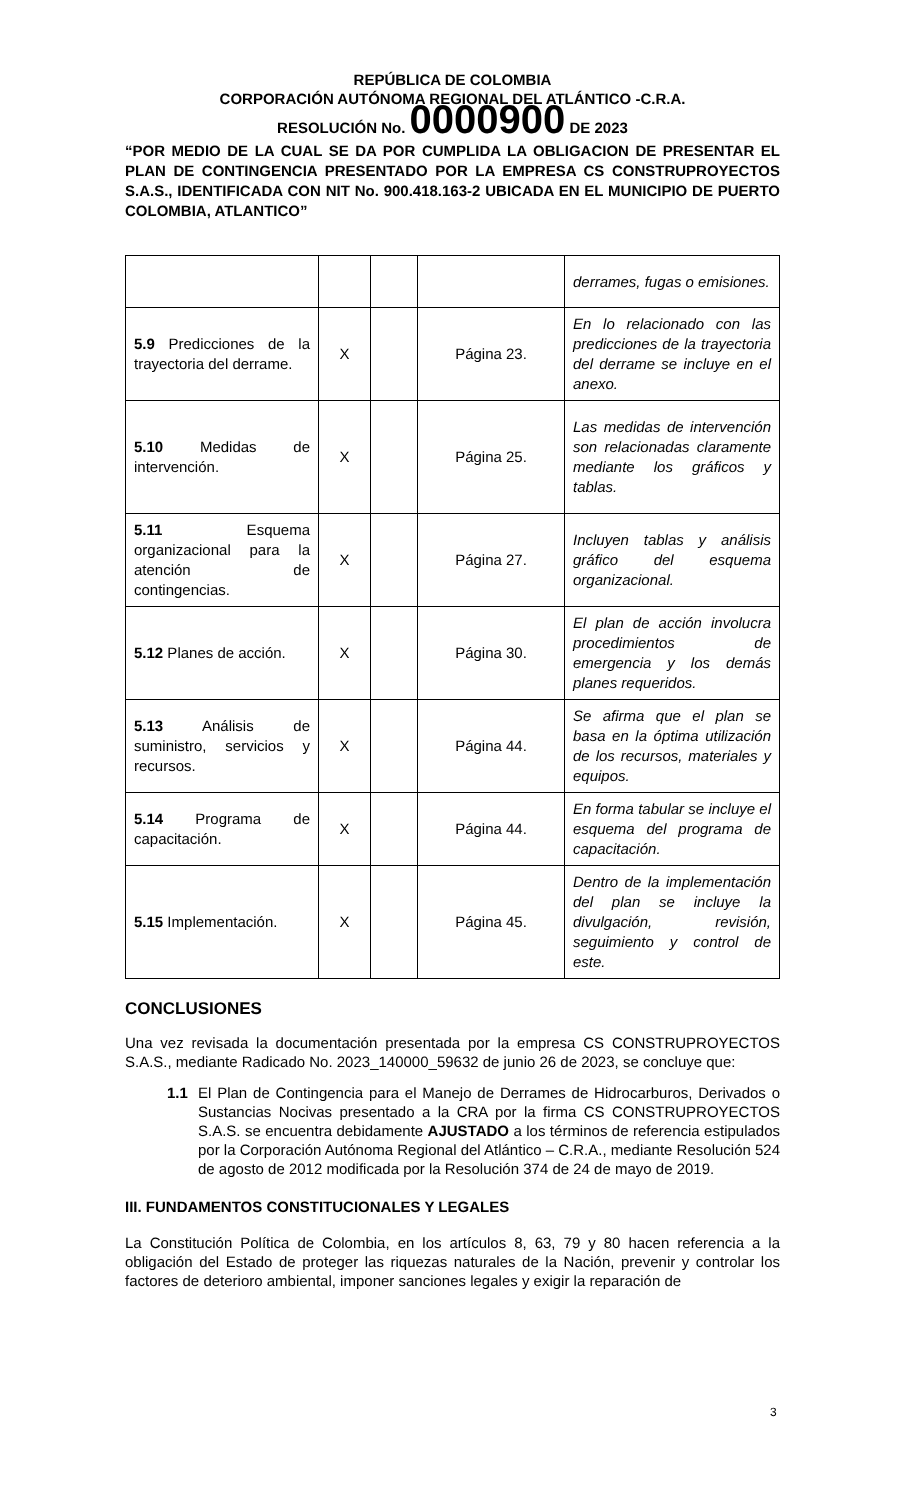REPÚBLICA DE COLOMBIA
CORPORACIÓN AUTÓNOMA REGIONAL DEL ATLÁNTICO -C.R.A.
RESOLUCIÓN No. 0000900 DE 2023
“POR MEDIO DE LA CUAL SE DA POR CUMPLIDA LA OBLIGACION DE PRESENTAR EL PLAN DE CONTINGENCIA PRESENTADO POR LA EMPRESA CS CONSTRUPROYECTOS S.A.S., IDENTIFICADA CON NIT No. 900.418.163-2 UBICADA EN EL MUNICIPIO DE PUERTO COLOMBIA, ATLANTICO”
| | | | | derrames, fugas o emisiones. |
| 5.9 Predicciones de la trayectoria del derrame. | X | | Página 23. | En lo relacionado con las predicciones de la trayectoria del derrame se incluye en el anexo. |
| 5.10 Medidas de intervención. | X | | Página 25. | Las medidas de intervención son relacionadas claramente mediante los gráficos y tablas. |
| 5.11 Esquema organizacional para la atención de contingencias. | X | | Página 27. | Incluyen tablas y análisis gráfico del esquema organizacional. |
| 5.12 Planes de acción. | X | | Página 30. | El plan de acción involucra procedimientos de emergencia y los demás planes requeridos. |
| 5.13 Análisis de suministro, servicios y recursos. | X | | Página 44. | Se afirma que el plan se basa en la óptima utilización de los recursos, materiales y equipos. |
| 5.14 Programa de capacitación. | X | | Página 44. | En forma tabular se incluye el esquema del programa de capacitación. |
| 5.15 Implementación. | X | | Página 45. | Dentro de la implementación del plan se incluye la divulgación, revisión, seguimiento y control de este. |
CONCLUSIONES
Una vez revisada la documentación presentada por la empresa CS CONSTRUPROYECTOS S.A.S., mediante Radicado No. 2023_140000_59632 de junio 26 de 2023, se concluye que:
1.1 El Plan de Contingencia para el Manejo de Derrames de Hidrocarburos, Derivados o Sustancias Nocivas presentado a la CRA por la firma CS CONSTRUPROYECTOS S.A.S. se encuentra debidamente AJUSTADO a los términos de referencia estipulados por la Corporación Autónoma Regional del Atlántico – C.R.A., mediante Resolución 524 de agosto de 2012 modificada por la Resolución 374 de 24 de mayo de 2019.
III. FUNDAMENTOS CONSTITUCIONALES Y LEGALES
La Constitución Política de Colombia, en los artículos 8, 63, 79 y 80 hacen referencia a la obligación del Estado de proteger las riquezas naturales de la Nación, prevenir y controlar los factores de deterioro ambiental, imponer sanciones legales y exigir la reparación de
3